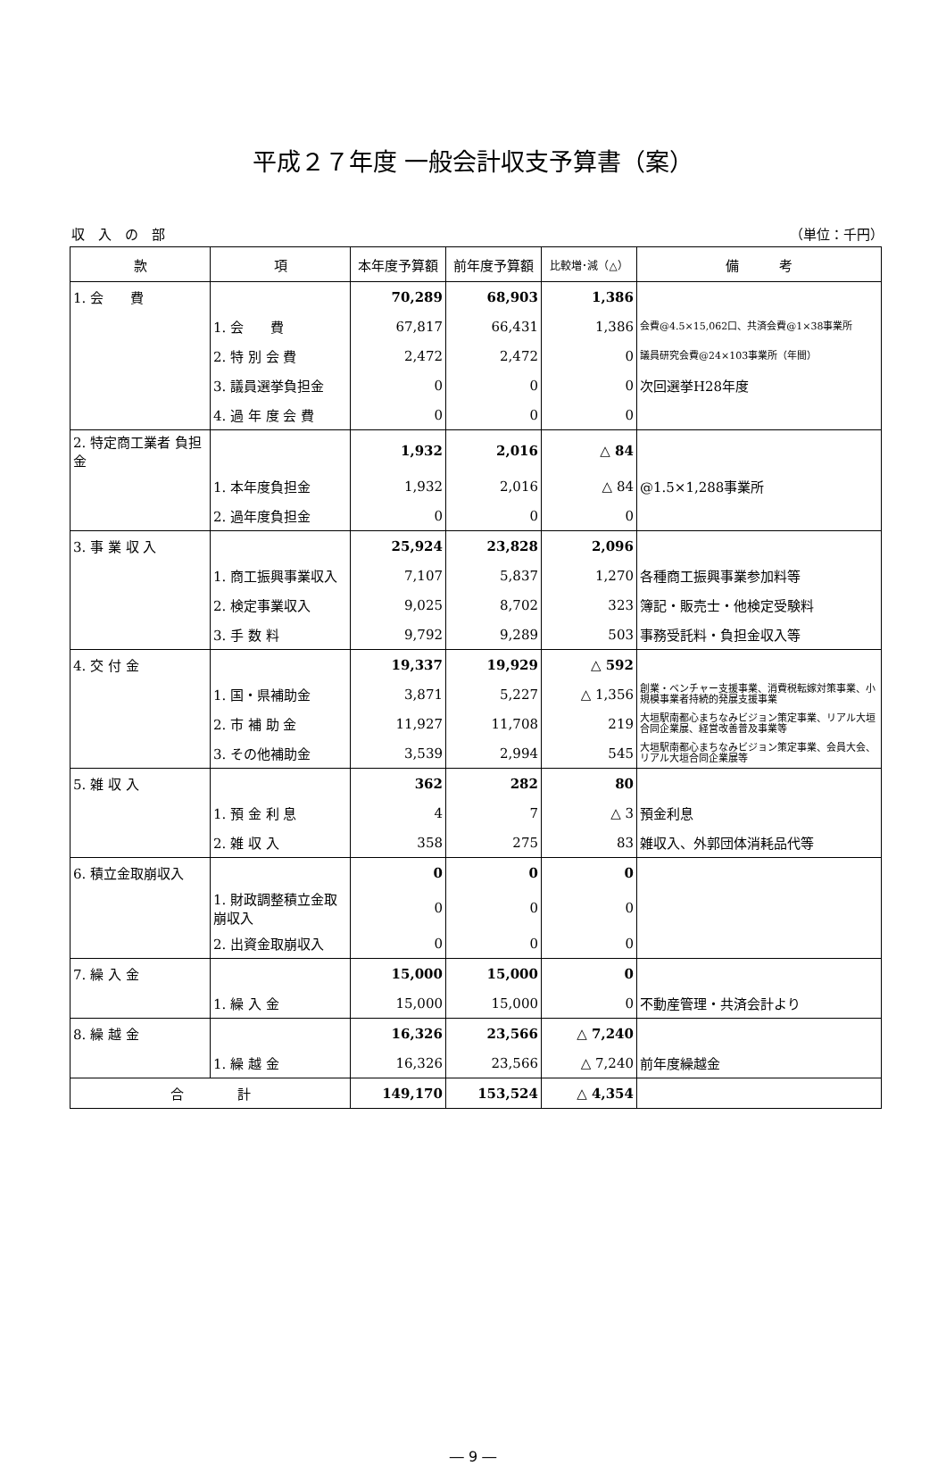平成２７年度 一般会計収支予算書（案）
収　入　の　部 （単位：千円）
| 款 | 項 | 本年度予算額 | 前年度予算額 | 比較増･減（△） | 備 考 |
| --- | --- | --- | --- | --- | --- |
| 1. 会 費 | | 70,289 | 68,903 | 1,386 | |
| | 1. 会 費 | 67,817 | 66,431 | 1,386 | 会費@4.5×15,062口、共済会費@1×38事業所 |
| | 2. 特 別 会 費 | 2,472 | 2,472 | 0 | 議員研究会費@24×103事業所（年間） |
| | 3. 議員選挙負担金 | 0 | 0 | 0 | 次回選挙H28年度 |
| | 4. 過 年 度 会 費 | 0 | 0 | 0 | |
| 2. 特定商工業者 負担金 | | 1,932 | 2,016 | △ 84 | |
| | 1. 本年度負担金 | 1,932 | 2,016 | △ 84 | @1.5×1,288事業所 |
| | 2. 過年度負担金 | 0 | 0 | 0 | |
| 3. 事 業 収 入 | | 25,924 | 23,828 | 2,096 | |
| | 1. 商工振興事業収入 | 7,107 | 5,837 | 1,270 | 各種商工振興事業参加料等 |
| | 2. 検定事業収入 | 9,025 | 8,702 | 323 | 簿記・販売士・他検定受験料 |
| | 3. 手 数 料 | 9,792 | 9,289 | 503 | 事務受託料・負担金収入等 |
| 4. 交 付 金 | | 19,337 | 19,929 | △ 592 | |
| | 1. 国・県補助金 | 3,871 | 5,227 | △ 1,356 | 創業・ベンチャー支援事業、消費税転嫁対策事業、小規模事業者持続的発展支援事業 |
| | 2. 市 補 助 金 | 11,927 | 11,708 | 219 | 大垣駅南都心まちなみビジョン策定事業、リアル大垣合同企業展、経営改善普及事業等 |
| | 3. その他補助金 | 3,539 | 2,994 | 545 | 大垣駅南都心まちなみビジョン策定事業、会員大会、リアル大垣合同企業展等 |
| 5. 雑 収 入 | | 362 | 282 | 80 | |
| | 1. 預 金 利 息 | 4 | 7 | △ 3 | 預金利息 |
| | 2. 雑 収 入 | 358 | 275 | 83 | 雑収入、外郭団体消耗品代等 |
| 6. 積立金取崩収入 | | 0 | 0 | 0 | |
| | 1. 財政調整積立金取崩収入 | 0 | 0 | 0 | |
| | 2. 出資金取崩収入 | 0 | 0 | 0 | |
| 7. 繰 入 金 | | 15,000 | 15,000 | 0 | |
| | 1. 繰 入 金 | 15,000 | 15,000 | 0 | 不動産管理・共済会計より |
| 8. 繰 越 金 | | 16,326 | 23,566 | △ 7,240 | |
| | 1. 繰 越 金 | 16,326 | 23,566 | △ 7,240 | 前年度繰越金 |
| 合 計 | | 149,170 | 153,524 | △ 4,354 | |
― 9 ―